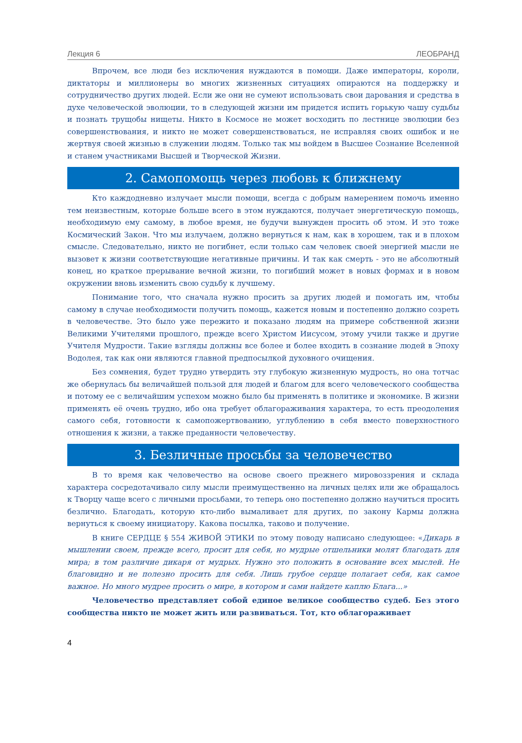Лекция 6 ЛЕОБРАНД
Впрочем, все люди без исключения нуждаются в помощи. Даже императоры, короли, диктаторы и миллионеры во многих жизненных ситуациях опираются на поддержку и сотрудничество других людей. Если же они не сумеют использовать свои дарования и средства в духе человеческой эволюции, то в следующей жизни им придется испить горькую чашу судьбы и познать трущобы нищеты. Никто в Космосе не может восходить по лестнице эволюции без совершенствования, и никто не может совершенствоваться, не исправляя своих ошибок и не жертвуя своей жизнью в служении людям. Только так мы войдем в Высшее Сознание Вселенной и станем участниками Высшей и Творческой Жизни.
2. Самопомощь через любовь к ближнему
Кто каждодневно излучает мысли помощи, всегда с добрым намерением помочь именно тем неизвестным, которые больше всего в этом нуждаются, получает энергетическую помощь, необходимую ему самому, в любое время, не будучи вынужден просить об этом. И это тоже Космический Закон. Что мы излучаем, должно вернуться к нам, как в хорошем, так и в плохом смысле. Следовательно, никто не погибнет, если только сам человек своей энергией мысли не вызовет к жизни соответствующие негативные причины. И так как смерть - это не абсолютный конец, но краткое прерывание вечной жизни, то погибший может в новых формах и в новом окружении вновь изменить свою судьбу к лучшему.
Понимание того, что сначала нужно просить за других людей и помогать им, чтобы самому в случае необходимости получить помощь, кажется новым и постепенно должно созреть в человечестве. Это было уже пережито и показано людям на примере собственной жизни Великими Учителями прошлого, прежде всего Христом Иисусом, этому учили также и другие Учителя Мудрости. Такие взгляды должны все более и более входить в сознание людей в Эпоху Водолея, так как они являются главной предпосылкой духовного очищения.
Без сомнения, будет трудно утвердить эту глубокую жизненную мудрость, но она тотчас же обернулась бы величайшей пользой для людей и благом для всего человеческого сообщества и потому ее с величайшим успехом можно было бы применять в политике и экономике. В жизни применять её очень трудно, ибо она требует облагораживания характера, то есть преодоления самого себя, готовности к самопожертвованию, углублению в себя вместо поверхностного отношения к жизни, а также преданности человечеству.
3. Безличные просьбы за человечество
В то время как человечество на основе своего прежнего мировоззрения и склада характера сосредотачивало силу мысли преимущественно на личных целях или же обращалось к Творцу чаще всего с личными просьбами, то теперь оно постепенно должно научиться просить безлично. Благодать, которую кто-либо вымаливает для других, по закону Кармы должна вернуться к своему инициатору. Какова посылка, таково и получение.
В книге СЕРДЦЕ § 554 ЖИВОЙ ЭТИКИ по этому поводу написано следующее: «Дикарь в мышлении своем, прежде всего, просит для себя, но мудрые отшельники молят благодать для мира; в том различие дикаря от мудрых. Нужно это положить в основание всех мыслей. Не благовидно и не полезно просить для себя. Лишь грубое сердце полагает себя, как самое важное. Но много мудрее просить о мире, в котором и сами найдете каплю Блага...»
Человечество представляет собой единое великое сообщество судеб. Без этого сообщества никто не может жить или развиваться. Тот, кто облагораживает
4